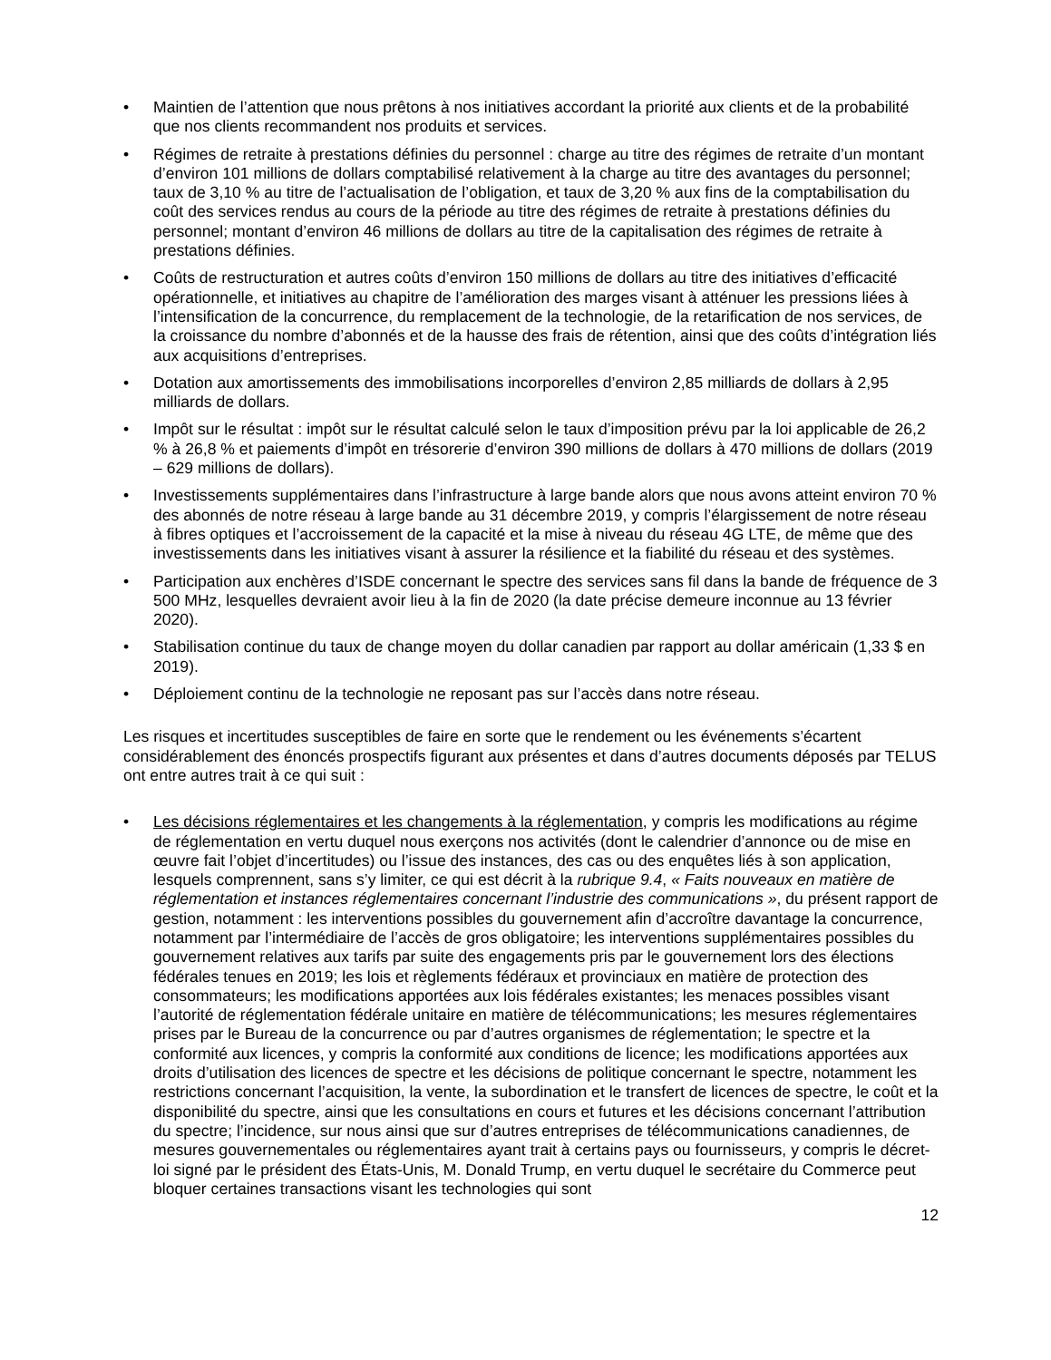• Maintien de l’attention que nous prêtons à nos initiatives accordant la priorité aux clients et de la probabilité que nos clients recommandent nos produits et services.
• Régimes de retraite à prestations définies du personnel : charge au titre des régimes de retraite d’un montant d’environ 101 millions de dollars comptabilisé relativement à la charge au titre des avantages du personnel; taux de 3,10 % au titre de l’actualisation de l’obligation, et taux de 3,20 % aux fins de la comptabilisation du coût des services rendus au cours de la période au titre des régimes de retraite à prestations définies du personnel; montant d’environ 46 millions de dollars au titre de la capitalisation des régimes de retraite à prestations définies.
• Coûts de restructuration et autres coûts d’environ 150 millions de dollars au titre des initiatives d’efficacité opérationnelle, et initiatives au chapitre de l’amélioration des marges visant à atténuer les pressions liées à l’intensification de la concurrence, du remplacement de la technologie, de la retarification de nos services, de la croissance du nombre d’abonnés et de la hausse des frais de rétention, ainsi que des coûts d’intégration liés aux acquisitions d’entreprises.
• Dotation aux amortissements des immobilisations incorporelles d’environ 2,85 milliards de dollars à 2,95 milliards de dollars.
• Impôt sur le résultat : impôt sur le résultat calculé selon le taux d’imposition prévu par la loi applicable de 26,2 % à 26,8 % et paiements d’impôt en trésorerie d’environ 390 millions de dollars à 470 millions de dollars (2019 – 629 millions de dollars).
• Investissements supplémentaires dans l’infrastructure à large bande alors que nous avons atteint environ 70 % des abonnés de notre réseau à large bande au 31 décembre 2019, y compris l’élargissement de notre réseau à fibres optiques et l’accroissement de la capacité et la mise à niveau du réseau 4G LTE, de même que des investissements dans les initiatives visant à assurer la résilience et la fiabilité du réseau et des systèmes.
• Participation aux enchères d’ISDE concernant le spectre des services sans fil dans la bande de fréquence de 3 500 MHz, lesquelles devraient avoir lieu à la fin de 2020 (la date précise demeure inconnue au 13 février 2020).
• Stabilisation continue du taux de change moyen du dollar canadien par rapport au dollar américain (1,33 $ en 2019).
• Déploiement continu de la technologie ne reposant pas sur l’accès dans notre réseau.
Les risques et incertitudes susceptibles de faire en sorte que le rendement ou les événements s’écartent considérablement des énoncés prospectifs figurant aux présentes et dans d’autres documents déposés par TELUS ont entre autres trait à ce qui suit :
• Les décisions réglementaires et les changements à la réglementation, y compris les modifications au régime de réglementation en vertu duquel nous exerçons nos activités (dont le calendrier d’annonce ou de mise en œuvre fait l’objet d’incertitudes) ou l’issue des instances, des cas ou des enquêtes liés à son application, lesquels comprennent, sans s’y limiter, ce qui est décrit à la rubrique 9.4, « Faits nouveaux en matière de réglementation et instances réglementaires concernant l’industrie des communications », du présent rapport de gestion, notamment : les interventions possibles du gouvernement afin d’accroître davantage la concurrence, notamment par l’intermédiaire de l’accès de gros obligatoire; les interventions supplémentaires possibles du gouvernement relatives aux tarifs par suite des engagements pris par le gouvernement lors des élections fédérales tenues en 2019; les lois et règlements fédéraux et provinciaux en matière de protection des consommateurs; les modifications apportées aux lois fédérales existantes; les menaces possibles visant l’autorité de réglementation fédérale unitaire en matière de télécommunications; les mesures réglementaires prises par le Bureau de la concurrence ou par d’autres organismes de réglementation; le spectre et la conformité aux licences, y compris la conformité aux conditions de licence; les modifications apportées aux droits d’utilisation des licences de spectre et les décisions de politique concernant le spectre, notamment les restrictions concernant l’acquisition, la vente, la subordination et le transfert de licences de spectre, le coût et la disponibilité du spectre, ainsi que les consultations en cours et futures et les décisions concernant l’attribution du spectre; l’incidence, sur nous ainsi que sur d’autres entreprises de télécommunications canadiennes, de mesures gouvernementales ou réglementaires ayant trait à certains pays ou fournisseurs, y compris le décret-loi signé par le président des États-Unis, M. Donald Trump, en vertu duquel le secrétaire du Commerce peut bloquer certaines transactions visant les technologies qui sont
12